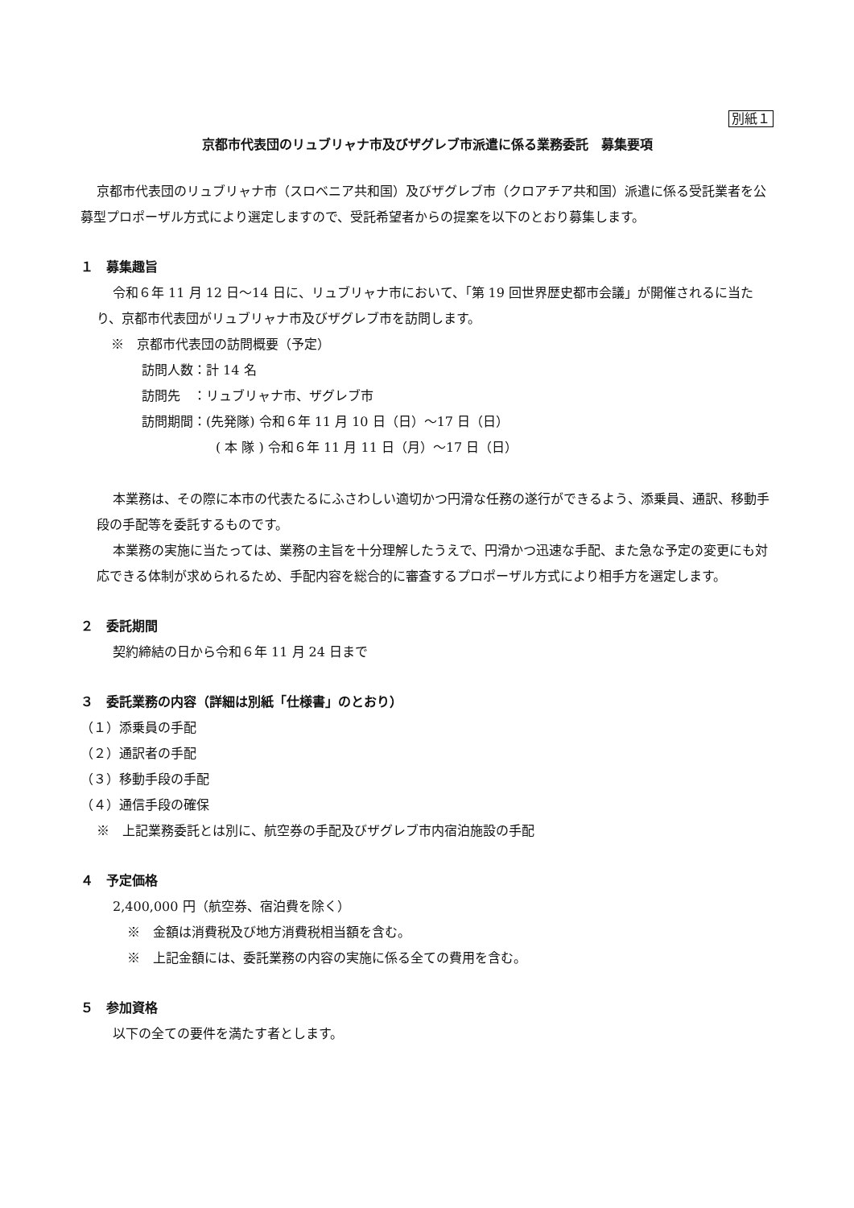別紙１
京都市代表団のリュブリャナ市及びザグレブ市派遣に係る業務委託　募集要項
京都市代表団のリュブリャナ市（スロベニア共和国）及びザグレブ市（クロアチア共和国）派遣に係る受託業者を公募型プロポーザル方式により選定しますので、受託希望者からの提案を以下のとおり募集します。
１　募集趣旨
令和６年 11 月 12 日～14 日に、リュブリャナ市において、「第 19 回世界歴史都市会議」が開催されるに当たり、京都市代表団がリュブリャナ市及びザグレブ市を訪問します。
※　京都市代表団の訪問概要（予定）
訪問人数：計 14 名
訪問先　：リュブリャナ市、ザグレブ市
訪問期間：(先発隊) 令和６年 11 月 10 日（日）～17 日（日）
( 本 隊 ) 令和６年 11 月 11 日（月）～17 日（日）
本業務は、その際に本市の代表たるにふさわしい適切かつ円滑な任務の遂行ができるよう、添乗員、通訳、移動手段の手配等を委託するものです。
本業務の実施に当たっては、業務の主旨を十分理解したうえで、円滑かつ迅速な手配、また急な予定の変更にも対応できる体制が求められるため、手配内容を総合的に審査するプロポーザル方式により相手方を選定します。
２　委託期間
契約締結の日から令和６年 11 月 24 日まで
３　委託業務の内容（詳細は別紙「仕様書」のとおり）
（１）添乗員の手配
（２）通訳者の手配
（３）移動手段の手配
（４）通信手段の確保
※　上記業務委託とは別に、航空券の手配及びザグレブ市内宿泊施設の手配
４　予定価格
2,400,000 円（航空券、宿泊費を除く）
※　金額は消費税及び地方消費税相当額を含む。
※　上記金額には、委託業務の内容の実施に係る全ての費用を含む。
５　参加資格
以下の全ての要件を満たす者とします。